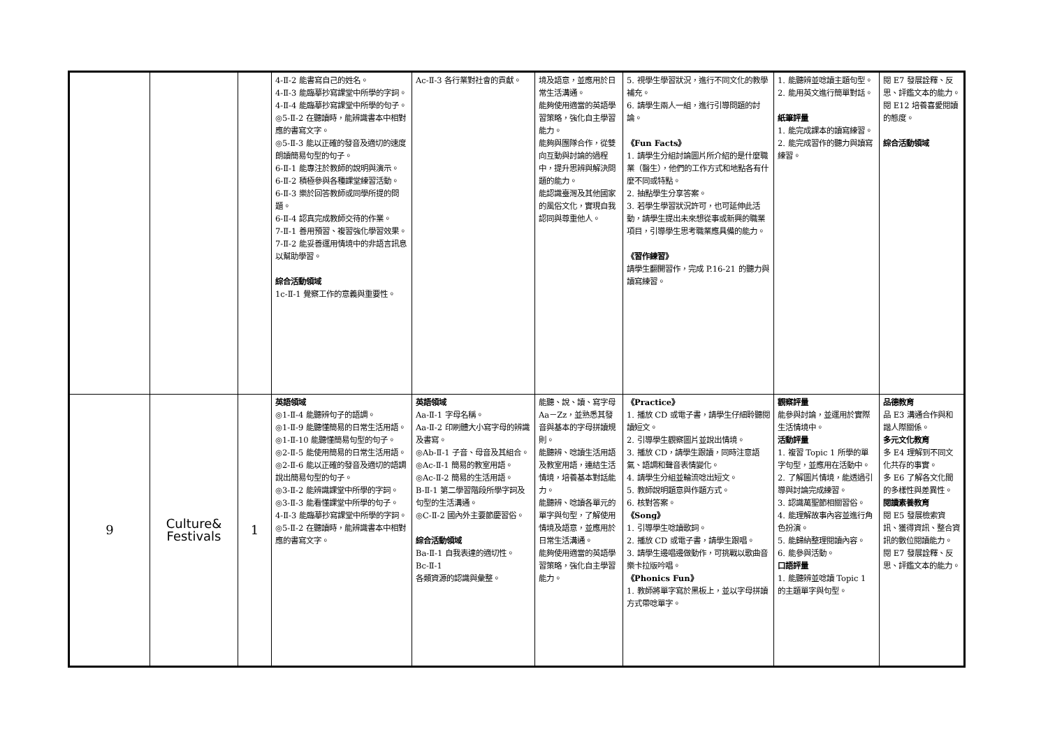| | | | 4-Ⅱ-2 能書寫自己的姓名。 4-Ⅱ-3 能臨摹抄寫課堂中所學的字詞。 4-Ⅱ-4 能臨摹抄寫課堂中所學的句子。 ◎5-Ⅱ-2 在聽讀時，能辨識書本中相對應的書寫文字。 ◎5-Ⅱ-3 能以正確的發音及適切的速度朗讀簡易句型的句子。 6-Ⅱ-1 能專注於教師的說明與演示。 6-Ⅱ-2 積極參與各種課堂練習活動。 6-Ⅱ-3 樂於回答教師或同學所提的問題。 6-Ⅱ-4 認真完成教師交待的作業。 7-Ⅱ-1 善用預習、複習強化學習效果。 7-Ⅱ-2 能妥善運用情境中的非語言訊息以幫助學習。 綜合活動領域 1c-Ⅱ-1 覺察工作的意義與重要性。 | Ac-Ⅱ-3 各行業對社會的貢獻。 | 境及語意，並應用於日常生活溝通。 能夠使用適當的英語學習策略，強化自主學習能力。 能夠與團隊合作，從雙向互動與討論的過程中，提升思辨與解決問題的能力。 能認識臺灣及其他國家的風俗文化，實現自我認同與尊重他人。 | 5. 視學生學習狀況，進行不同文化的教學補充。 6. 請學生兩人一組，進行引導問題的討論。 《Fun Facts》 1. 請學生分組討論圖片所介紹的是什麼職業（醫生），他們的工作方式和地點各有什麼不同或特點。 2. 抽點學生分享答案。 3. 若學生學習狀況許可，也可延伸此活動，請學生提出未來想從事或新興的職業項目，引導學生思考職業應具備的能力。 《習作練習》 請學生翻開習作，完成 P.16-21 的聽力與讀寫練習。 | 1. 能聽辨並唸讀主題句型。 2. 能用英文進行簡單對話。 紙筆評量 1. 能完成課本的讀寫練習。 2. 能完成習作的聽力與讀寫練習。 | 閱 E7 發展詮釋、反思、評鑑文本的能力。 閱 E12 培養喜愛閱讀的態度。 綜合活動領域 |
| 9 | Culture& Festivals | 1 | 英語領域 ◎1-Ⅱ-4 能聽辨句子的語調。 ◎1-Ⅱ-9 能聽懂簡易的日常生活用語。 ◎1-Ⅱ-10 能聽懂簡易句型的句子。 ◎2-Ⅱ-5 能使用簡易的日常生活用語。 ◎2-Ⅱ-6 能以正確的發音及適切的語調說出簡易句型的句子。 ◎3-Ⅱ-2 能辨識課堂中所學的字詞。 ◎3-Ⅱ-3 能看懂課堂中所學的句子。 4-Ⅱ-3 能臨摹抄寫課堂中所學的字詞。 ◎5-Ⅱ-2 在聽讀時，能辨識書本中相對應的書寫文字。 | 英語領域 Aa-Ⅱ-1 字母名稱。 Aa-Ⅱ-2 印刷體大小寫字母的辨識及書寫。 ◎Ab-Ⅱ-1 子音、母音及其組合。 ◎Ac-Ⅱ-1 簡易的教室用語。 ◎Ac-Ⅱ-2 簡易的生活用語。 B-Ⅱ-1 第二學習階段所學字詞及句型的生活溝通。 ◎C-Ⅱ-2 國內外主要節慶習俗。 綜合活動領域 Ba-Ⅱ-1 自我表達的適切性。 Bc-Ⅱ-1 各類資源的認識與彙整。 | 能聽、說、讀、寫字母 Aa－Zz，並熟悉其發音與基本的字母拼讀規則。 能聽辨、唸讀生活用語及教室用語，連結生活情境，培養基本對話能力。 能聽辨、唸讀各單元的單字與句型，了解使用情境及語意，並應用於日常生活溝通。 能夠使用適當的英語學習策略，強化自主學習能力。 | 《Practice》 1. 播放 CD 或電子書，請學生仔細聆聽閱讀短文。 2. 引導學生觀察圖片並說出情境。 3. 播放 CD，請學生跟讀，同時注意語氣、語調和聲音表情變化。 4. 請學生分組並輪流唸出短文。 5. 教師說明題意與作題方式。 6. 核對答案。 《Song》 1. 引導學生唸讀歌詞。 2. 播放 CD 或電子書，請學生跟唱。 3. 請學生邊唱邊做動作，可挑戰以歌曲音樂卡拉版吟唱。 《Phonics Fun》 1. 教師將單字寫於黑板上，並以字母拼讀方式帶唸單字。 | 觀察評量 能參與討論，並運用於實際生活情境中。 活動評量 1. 複習 Topic 1 所學的單字句型，並應用在活動中。 2. 了解圖片情境，能透過引導與討論完成練習。 3. 認識萬聖節相關習俗。 4. 能理解故事內容並進行角色扮演。 5. 能歸納整理閱讀內容。 6. 能參與活動。 口語評量 1. 能聽辨並唸讀 Topic 1 的主題單字與句型。 | 品德教育 品 E3 溝通合作與和諧人際關係。 多元文化教育 多 E4 理解到不同文化共存的事實。 多 E6 了解各文化間的多樣性與差異性。 閱讀素養教育 閱 E5 發展檢索資訊、獲得資訊、整合資訊的數位閱讀能力。 閱 E7 發展詮釋、反思、評鑑文本的能力。 |